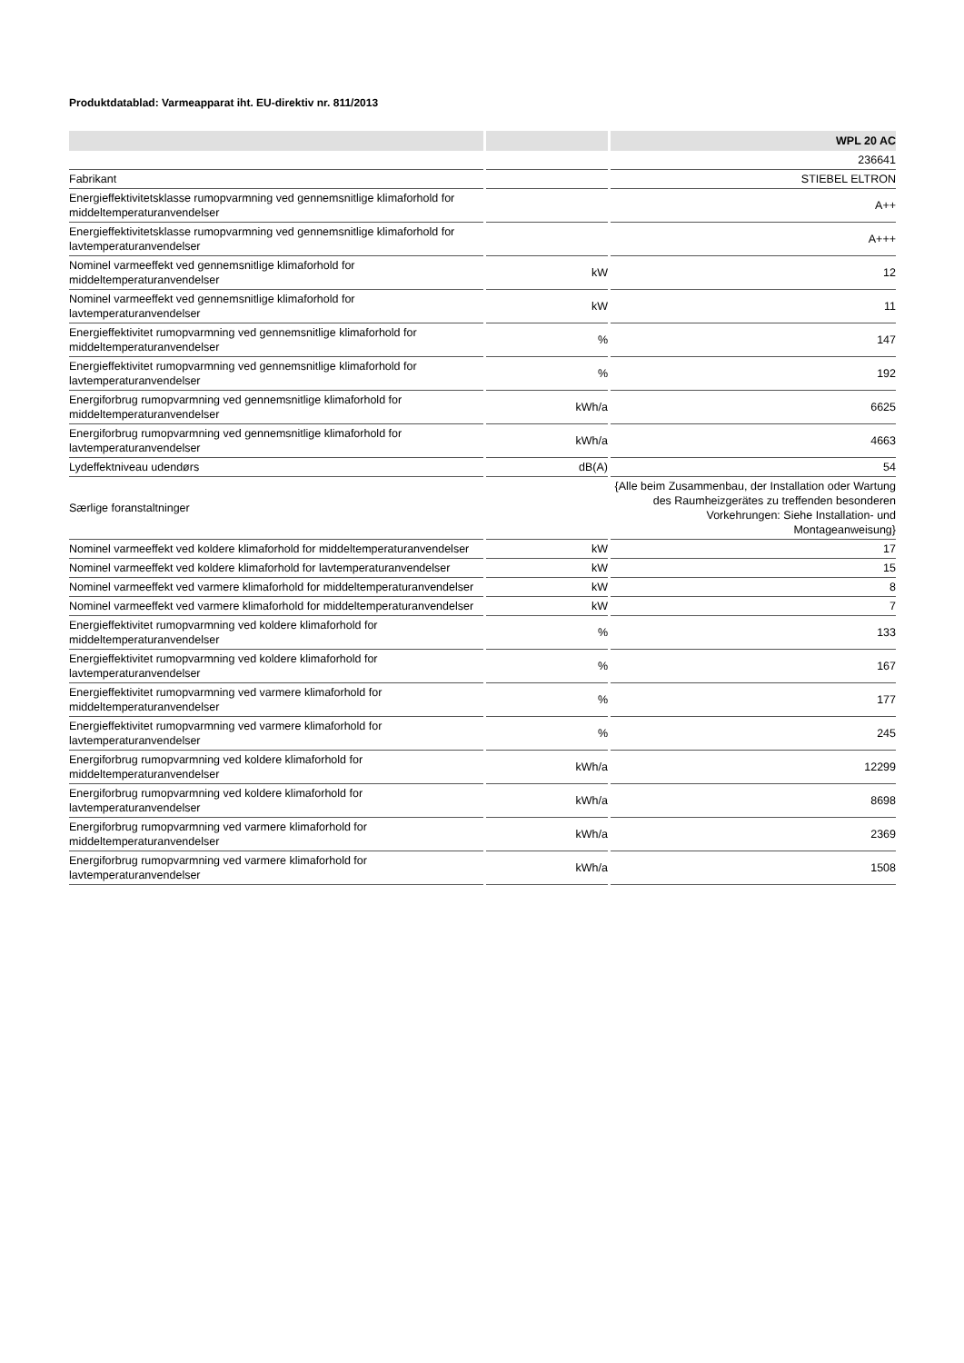Produktdatablad: Varmeapparat iht. EU-direktiv nr. 811/2013
| | | WPL 20 AC |
| --- | --- | --- |
| | | 236641 |
| Fabrikant | | STIEBEL ELTRON |
| Energieffektivitetsklasse rumopvarmning ved gennemsnitlige klimaforhold for middeltemperaturanvendelser | | A++ |
| Energieffektivitetsklasse rumopvarmning ved gennemsnitlige klimaforhold for lavtemperaturanvendelser | | A+++ |
| Nominel varmeeffekt ved gennemsnitlige klimaforhold for middeltemperaturanvendelser | kW | 12 |
| Nominel varmeeffekt ved gennemsnitlige klimaforhold for lavtemperaturanvendelser | kW | 11 |
| Energieffektivitet rumopvarmning ved gennemsnitlige klimaforhold for middeltemperaturanvendelser | % | 147 |
| Energieffektivitet rumopvarmning ved gennemsnitlige klimaforhold for lavtemperaturanvendelser | % | 192 |
| Energiforbrug rumopvarmning ved gennemsnitlige klimaforhold for middeltemperaturanvendelser | kWh/a | 6625 |
| Energiforbrug rumopvarmning ved gennemsnitlige klimaforhold for lavtemperaturanvendelser | kWh/a | 4663 |
| Lydeffektniveau udendørs | dB(A) | 54 |
| Særlige foranstaltninger | | {Alle beim Zusammenbau, der Installation oder Wartung des Raumheizgerätes zu treffenden besonderen Vorkehrungen: Siehe Installation- und Montageanweisung} |
| Nominel varmeeffekt ved koldere klimaforhold for middeltemperaturanvendelser | kW | 17 |
| Nominel varmeeffekt ved koldere klimaforhold for lavtemperaturanvendelser | kW | 15 |
| Nominel varmeeffekt ved varmere klimaforhold for middeltemperaturanvendelser | kW | 8 |
| Nominel varmeeffekt ved varmere klimaforhold for middeltemperaturanvendelser | kW | 7 |
| Energieffektivitet rumopvarmning ved koldere klimaforhold for middeltemperaturanvendelser | % | 133 |
| Energieffektivitet rumopvarmning ved koldere klimaforhold for lavtemperaturanvendelser | % | 167 |
| Energieffektivitet rumopvarmning ved varmere klimaforhold for middeltemperaturanvendelser | % | 177 |
| Energieffektivitet rumopvarmning ved varmere klimaforhold for lavtemperaturanvendelser | % | 245 |
| Energiforbrug rumopvarmning ved koldere klimaforhold for middeltemperaturanvendelser | kWh/a | 12299 |
| Energiforbrug rumopvarmning ved koldere klimaforhold for lavtemperaturanvendelser | kWh/a | 8698 |
| Energiforbrug rumopvarmning ved varmere klimaforhold for middeltemperaturanvendelser | kWh/a | 2369 |
| Energiforbrug rumopvarmning ved varmere klimaforhold for lavtemperaturanvendelser | kWh/a | 1508 |